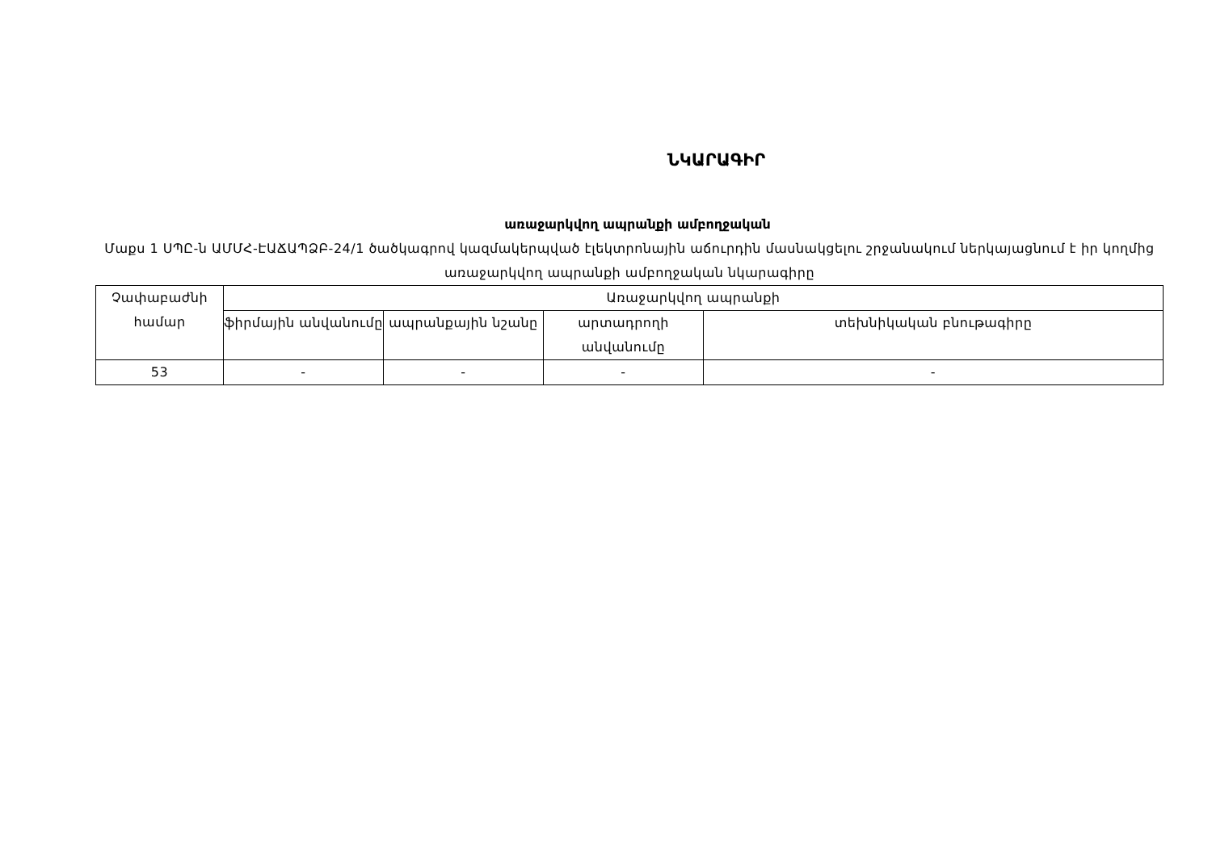ՆԿԱՐԱԳԻՐ
առաջարկվող ապրանքի ամբողջական
Մաքս 1 ՍՊԸ-ն ԱՄՄՀ-ԷԱՃԱՊՁԲ-24/1 ծածկագրով կազմակերպված էլեկտրոնային աճուրդին մասնակցելու շրջանակում ներկայացնում է իր կողմից առաջարկվող ապրանքի ամբողջական նկարագիրը
| Չափաբաժնի համար | Առաջարկվող ապրանքի | | | |
| | ֆիրմային անվանումը | ապրանքային նշանը | արտադրողի անվանումը | տեխնիկական բնութագիրը |
| 53 | - | - | - | - |